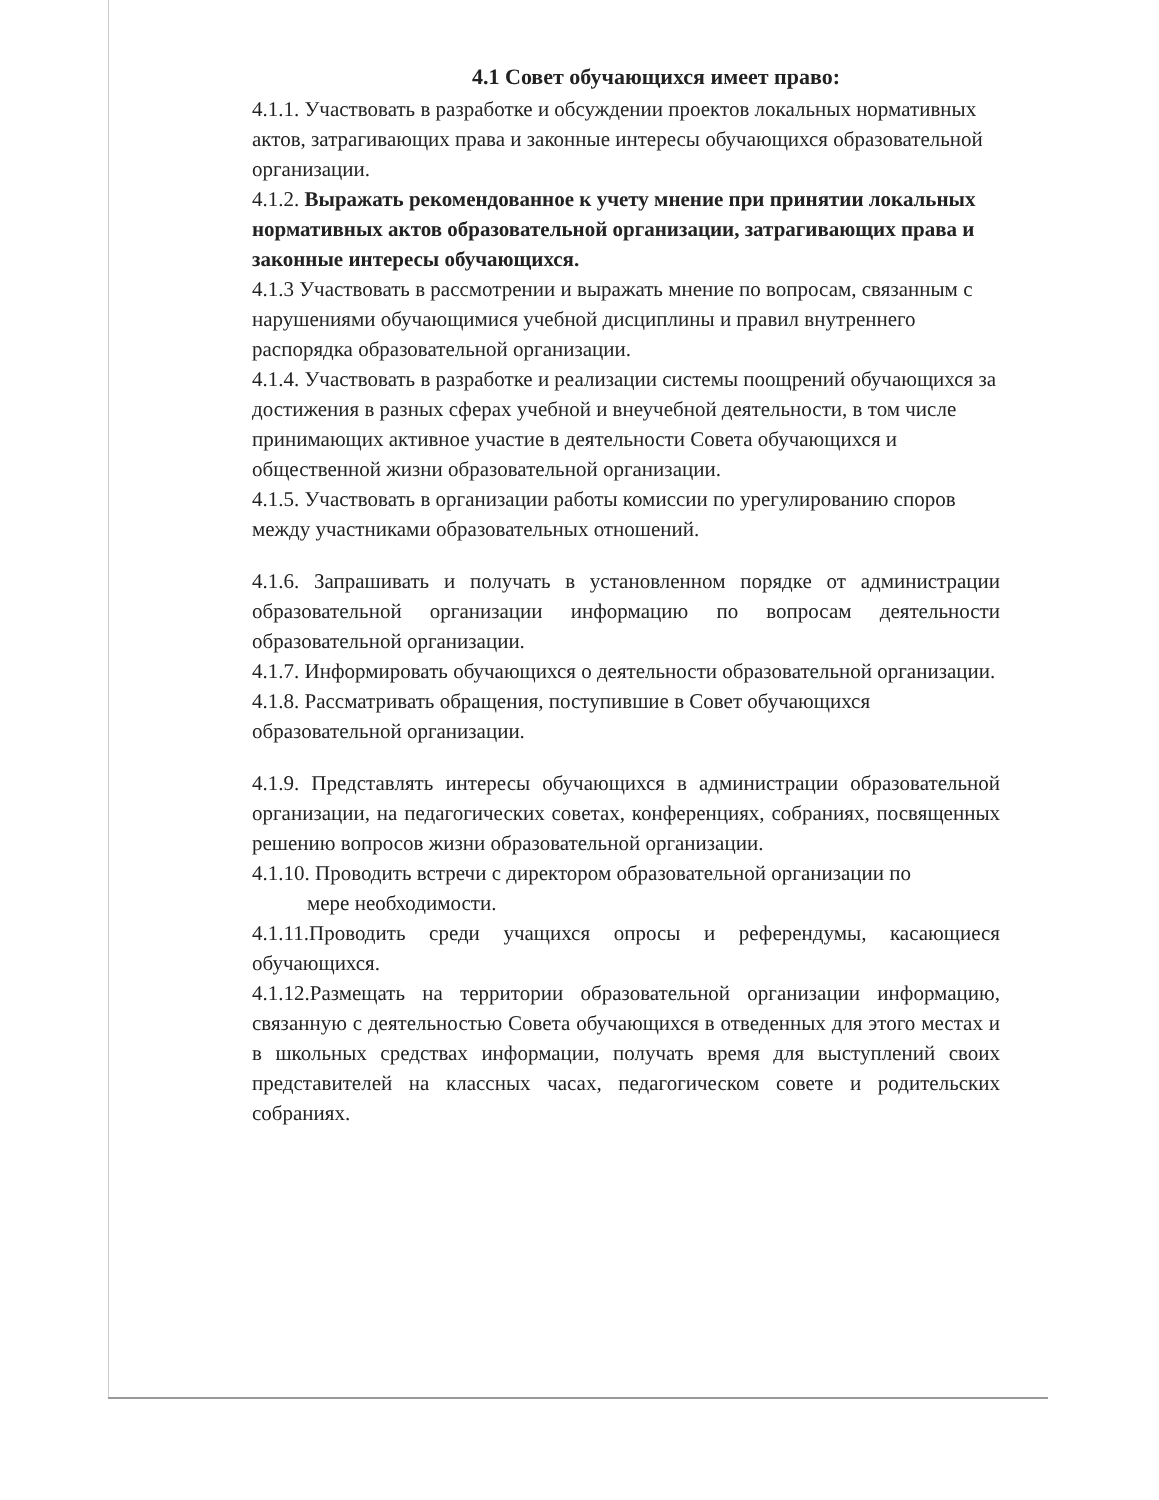4.1 Совет обучающихся имеет право:
4.1.1. Участвовать в разработке и обсуждении проектов локальных нормативных актов, затрагивающих права и законные интересы обучающихся образовательной организации.
4.1.2. Выражать рекомендованное к учету мнение при принятии локальных нормативных актов образовательной организации, затрагивающих права и законные интересы обучающихся.
4.1.3 Участвовать в рассмотрении и выражать мнение по вопросам, связанным с нарушениями обучающимися учебной дисциплины и правил внутреннего распорядка образовательной организации.
4.1.4. Участвовать в разработке и реализации системы поощрений обучающихся за достижения в разных сферах учебной и внеучебной деятельности, в том числе принимающих активное участие в деятельности Совета обучающихся и общественной жизни образовательной организации.
4.1.5. Участвовать в организации работы комиссии по урегулированию споров между участниками образовательных отношений.
4.1.6. Запрашивать и получать в установленном порядке от администрации образовательной организации информацию по вопросам деятельности образовательной организации.
4.1.7. Информировать обучающихся о деятельности образовательной организации.
4.1.8. Рассматривать обращения, поступившие в Совет обучающихся образовательной организации.
4.1.9. Представлять интересы обучающихся в администрации образовательной организации, на педагогических советах, конференциях, собраниях, посвященных решению вопросов жизни образовательной организации.
4.1.10. Проводить встречи с директором образовательной организации по
мере необходимости.
4.1.11.Проводить среди учащихся опросы и референдумы, касающиеся обучающихся.
4.1.12.Размещать на территории образовательной организации информацию, связанную с деятельностью Совета обучающихся в отведенных для этого местах и в школьных средствах информации, получать время для выступлений своих представителей на классных часах, педагогическом совете и родительских собраниях.